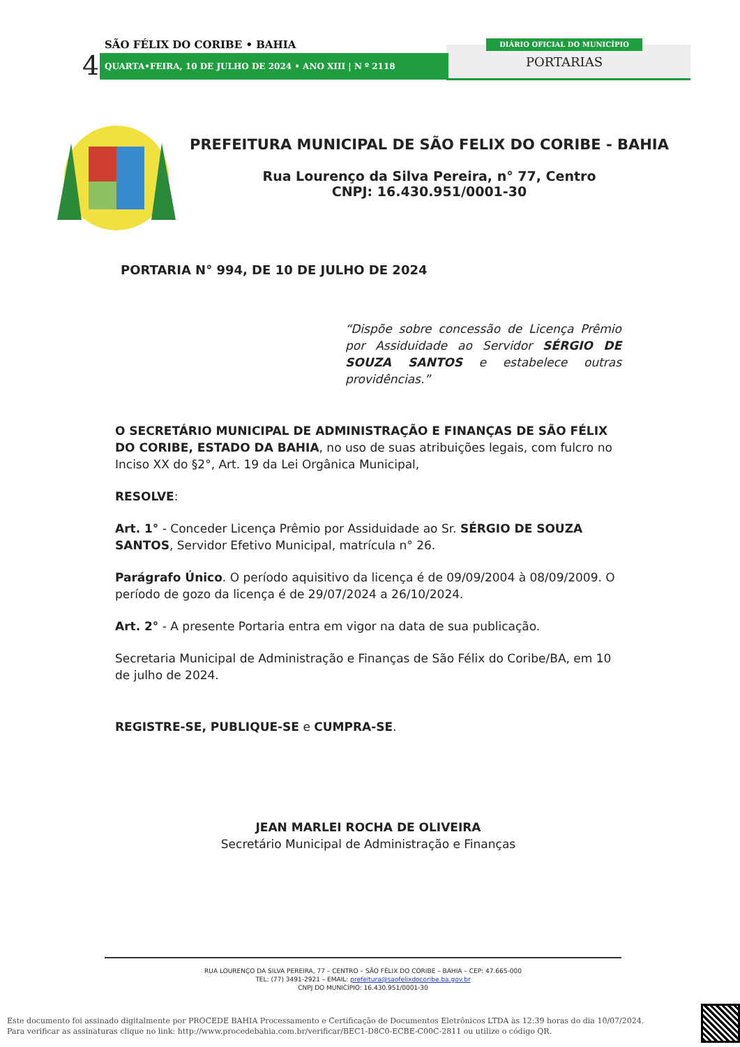SÃO FÉLIX DO CORIBE • BAHIA
4 QUARTA•FEIRA, 10 DE JULHO DE 2024 • ANO XIII | N º 2118
DIÁRIO OFICIAL DO MUNICÍPIO
PORTARIAS
PREFEITURA MUNICIPAL DE SÃO FELIX DO CORIBE - BAHIA
Rua Lourenço da Silva Pereira, n° 77, Centro
CNPJ: 16.430.951/0001-30
PORTARIA N° 994, DE 10 DE JULHO DE 2024
“Dispõe sobre concessão de Licença Prêmio por Assiduidade ao Servidor SÉRGIO DE SOUZA SANTOS e estabelece outras providências.”
O SECRETÁRIO MUNICIPAL DE ADMINISTRAÇÃO E FINANÇAS DE SÃO FÉLIX DO CORIBE, ESTADO DA BAHIA, no uso de suas atribuições legais, com fulcro no Inciso XX do §2°, Art. 19 da Lei Orgânica Municipal,
RESOLVE:
Art. 1° - Conceder Licença Prêmio por Assiduidade ao Sr. SÉRGIO DE SOUZA SANTOS, Servidor Efetivo Municipal, matrícula n° 26.
Parágrafo Único. O período aquisitivo da licença é de 09/09/2004 à 08/09/2009. O período de gozo da licença é de 29/07/2024 a 26/10/2024.
Art. 2° - A presente Portaria entra em vigor na data de sua publicação.
Secretaria Municipal de Administração e Finanças de São Félix do Coribe/BA, em 10 de julho de 2024.
REGISTRE-SE, PUBLIQUE-SE e CUMPRA-SE.
JEAN MARLEI ROCHA DE OLIVEIRA
Secretário Municipal de Administração e Finanças
RUA LOURENÇO DA SILVA PEREIRA, 77 – CENTRO – SÃO FÉLIX DO CORIBE – BAHIA – CEP: 47.665-000
TEL: (77) 3491-2921 – EMAIL: prefeitura@saofelixdocoribe.ba.gov.br
CNPJ DO MUNICÍPIO: 16.430.951/0001-30
Este documento foi assinado digitalmente por PROCEDE BAHIA Processamento e Certificação de Documentos Eletrônicos LTDA às 12:39 horas do dia 10/07/2024.
Para verificar as assinaturas clique no link: http://www.procedebahia.com.br/verificar/BEC1-D8C0-ECBE-C00C-2811 ou utilize o código QR.